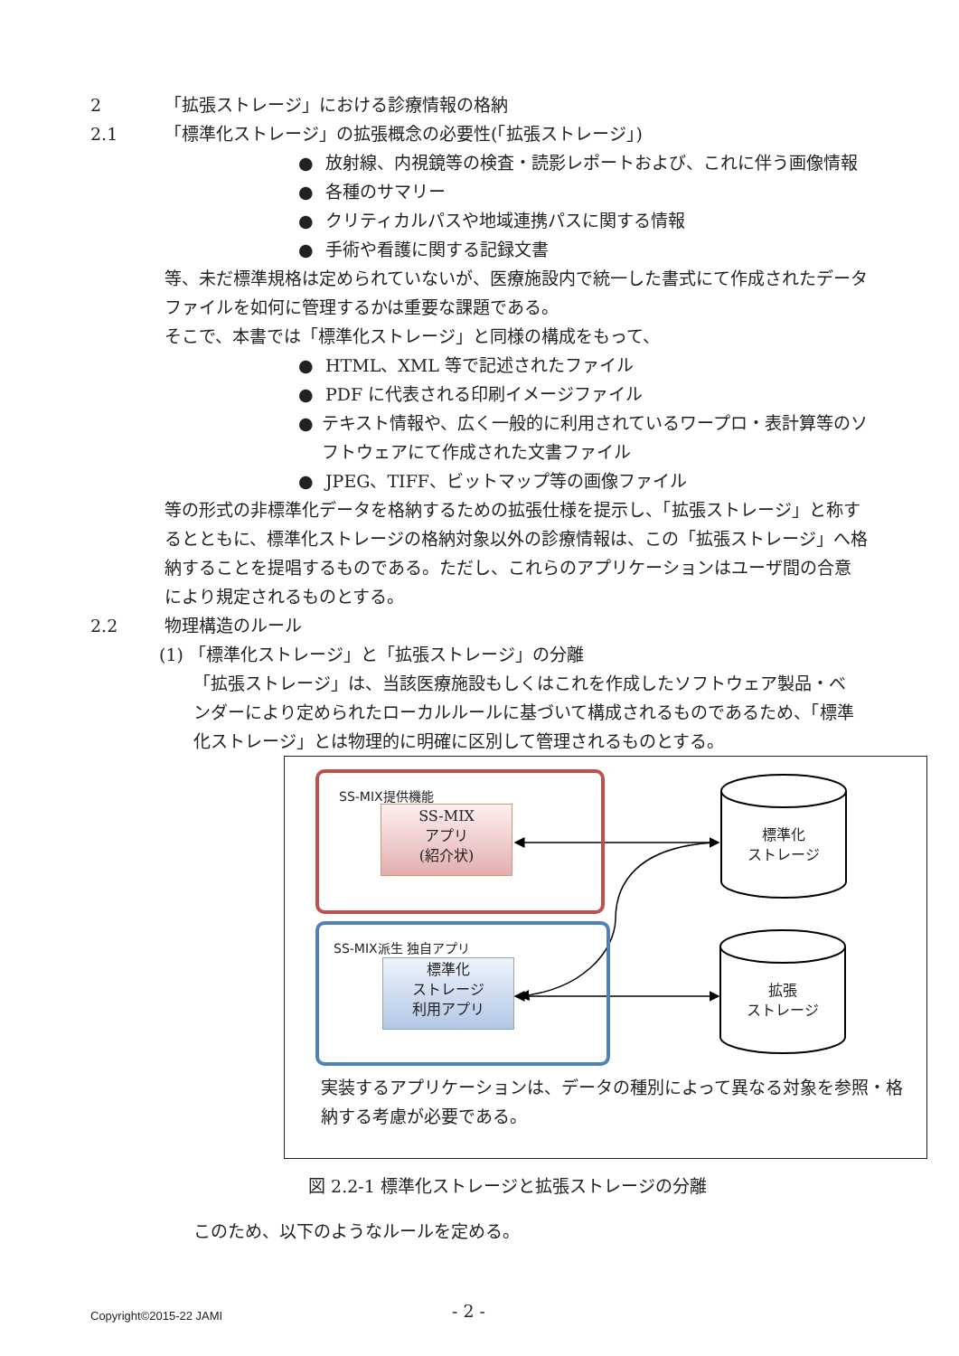2 「拡張ストレージ」における診療情報の格納
2.1 「標準化ストレージ」の拡張概念の必要性(「拡張ストレージ」)
● 放射線、内視鏡等の検査・読影レポートおよび、これに伴う画像情報
● 各種のサマリー
● クリティカルパスや地域連携パスに関する情報
● 手術や看護に関する記録文書
等、未だ標準規格は定められていないが、医療施設内で統一した書式にて作成されたデータファイルを如何に管理するかは重要な課題である。
そこで、本書では「標準化ストレージ」と同様の構成をもって、
● HTML、XML 等で記述されたファイル
● PDF に代表される印刷イメージファイル
● テキスト情報や、広く一般的に利用されているワープロ・表計算等のソフトウェアにて作成された文書ファイル
● JPEG、TIFF、ビットマップ等の画像ファイル
等の形式の非標準化データを格納するための拡張仕様を提示し、「拡張ストレージ」と称するとともに、標準化ストレージの格納対象以外の診療情報は、この「拡張ストレージ」へ格納することを提唱するものである。ただし、これらのアプリケーションはユーザ間の合意により規定されるものとする。
2.2 物理構造のルール
(1) 「標準化ストレージ」と「拡張ストレージ」の分離
「拡張ストレージ」は、当該医療施設もしくはこれを作成したソフトウェア製品・ベンダーにより定められたローカルルールに基づいて構成されるものであるため、「標準化ストレージ」とは物理的に明確に区別して管理されるものとする。
SS-MIX提供機能
SS-MIX
アプリ
(紹介状)
SS-MIX派生 独自アプリ
標準化
ストレージ
利用アプリ
標準化
ストレージ
拡張
ストレージ
実装するアプリケーションは、データの種別によって異なる対象を参照・格納する考慮が必要である。
図 2.2-1 標準化ストレージと拡張ストレージの分離
このため、以下のようなルールを定める。
Copyright©2015-22 JAMI - 2 -